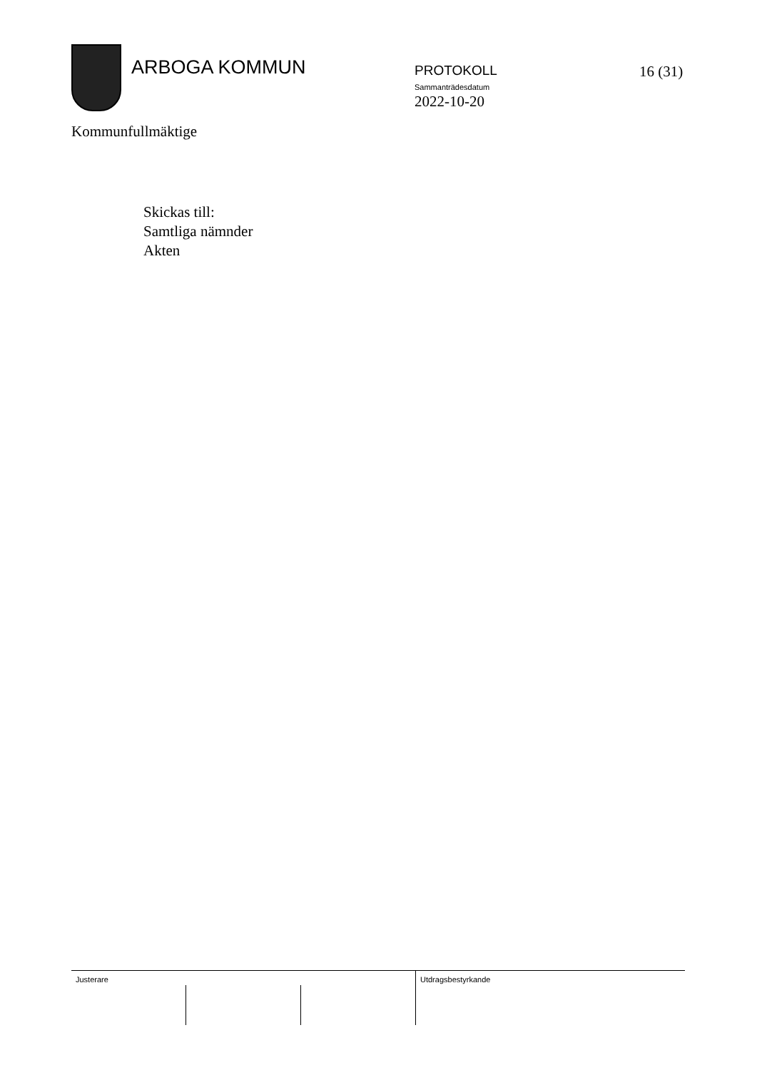ARBOGA KOMMUN
PROTOKOLL
Sammanträdesdatum
2022-10-20
16 (31)
Kommunfullmäktige
Skickas till:
Samtliga nämnder
Akten
Justerare Utdragsbestyrkande